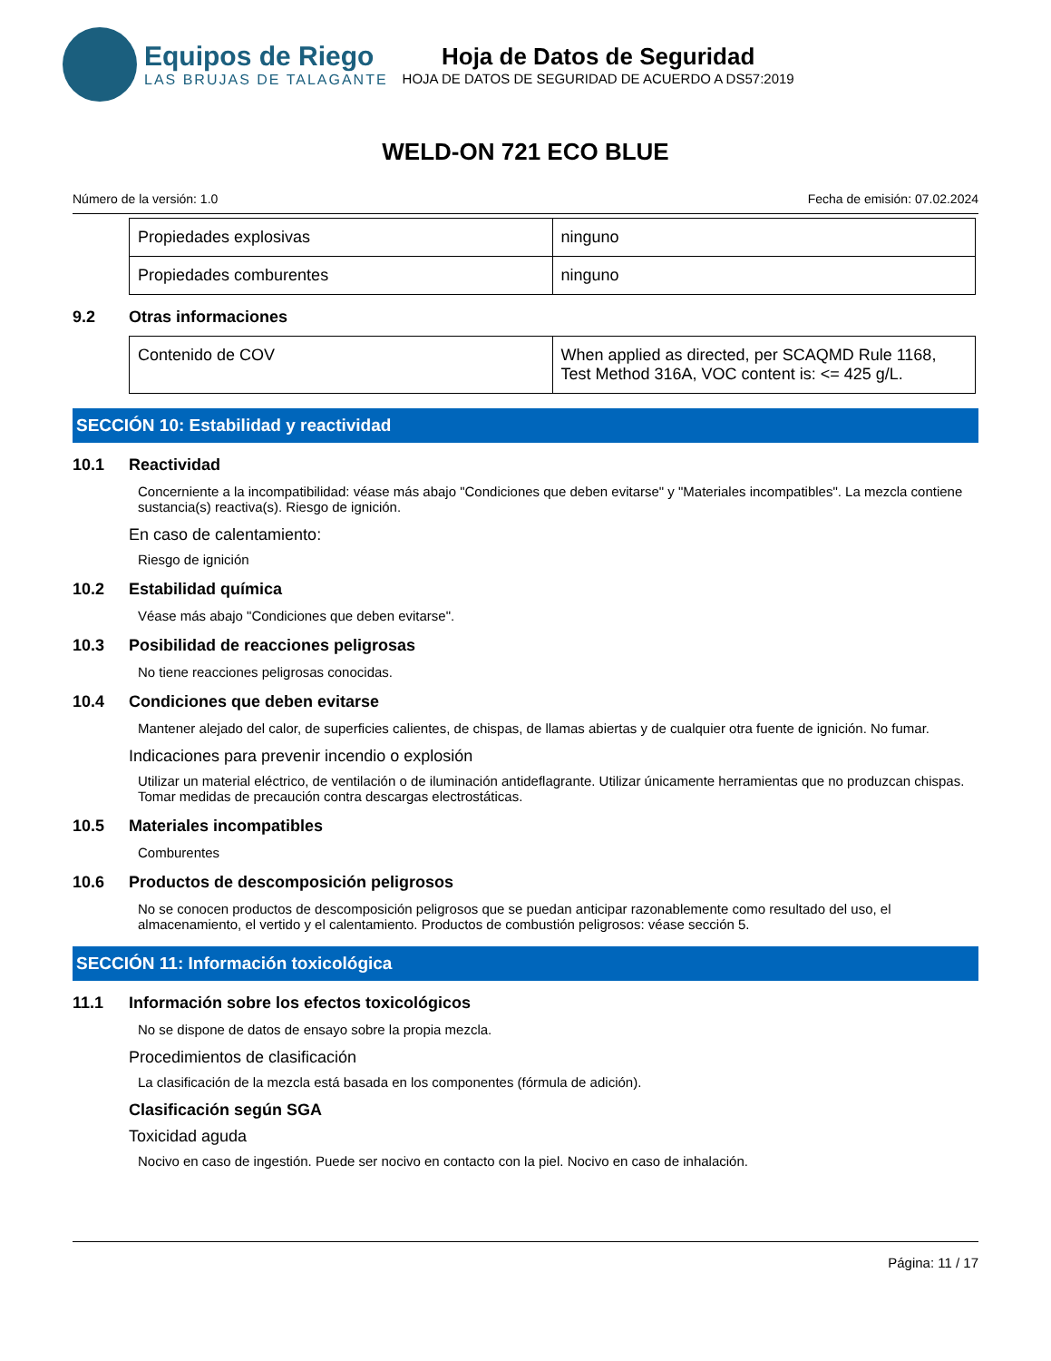Equipos de Riego
LAS BRUJAS DE TALAGANTE
Hoja de Datos de Seguridad
HOJA DE DATOS DE SEGURIDAD DE ACUERDO A DS57:2019
WELD-ON 721 ECO BLUE
Número de la versión: 1.0 Fecha de emisión: 07.02.2024
| Propiedades explosivas | ninguno |
| Propiedades comburentes | ninguno |
9.2 Otras informaciones
| Contenido de COV | When applied as directed, per SCAQMD Rule 1168, Test Method 316A, VOC content is: <= 425 g/L. |
SECCIÓN 10: Estabilidad y reactividad
10.1 Reactividad
Concerniente a la incompatibilidad: véase más abajo "Condiciones que deben evitarse" y "Materiales incompatibles". La mezcla contiene sustancia(s) reactiva(s). Riesgo de ignición.
En caso de calentamiento:
Riesgo de ignición
10.2 Estabilidad química
Véase más abajo "Condiciones que deben evitarse".
10.3 Posibilidad de reacciones peligrosas
No tiene reacciones peligrosas conocidas.
10.4 Condiciones que deben evitarse
Mantener alejado del calor, de superficies calientes, de chispas, de llamas abiertas y de cualquier otra fuente de ignición. No fumar.
Indicaciones para prevenir incendio o explosión
Utilizar un material eléctrico, de ventilación o de iluminación antideflagrante. Utilizar únicamente herramientas que no produzcan chispas. Tomar medidas de precaución contra descargas electrostáticas.
10.5 Materiales incompatibles
Comburentes
10.6 Productos de descomposición peligrosos
No se conocen productos de descomposición peligrosos que se puedan anticipar razonablemente como resultado del uso, el almacenamiento, el vertido y el calentamiento. Productos de combustión peligrosos: véase sección 5.
SECCIÓN 11: Información toxicológica
11.1 Información sobre los efectos toxicológicos
No se dispone de datos de ensayo sobre la propia mezcla.
Procedimientos de clasificación
La clasificación de la mezcla está basada en los componentes (fórmula de adición).
Clasificación según SGA
Toxicidad aguda
Nocivo en caso de ingestión. Puede ser nocivo en contacto con la piel. Nocivo en caso de inhalación.
Página: 11 / 17